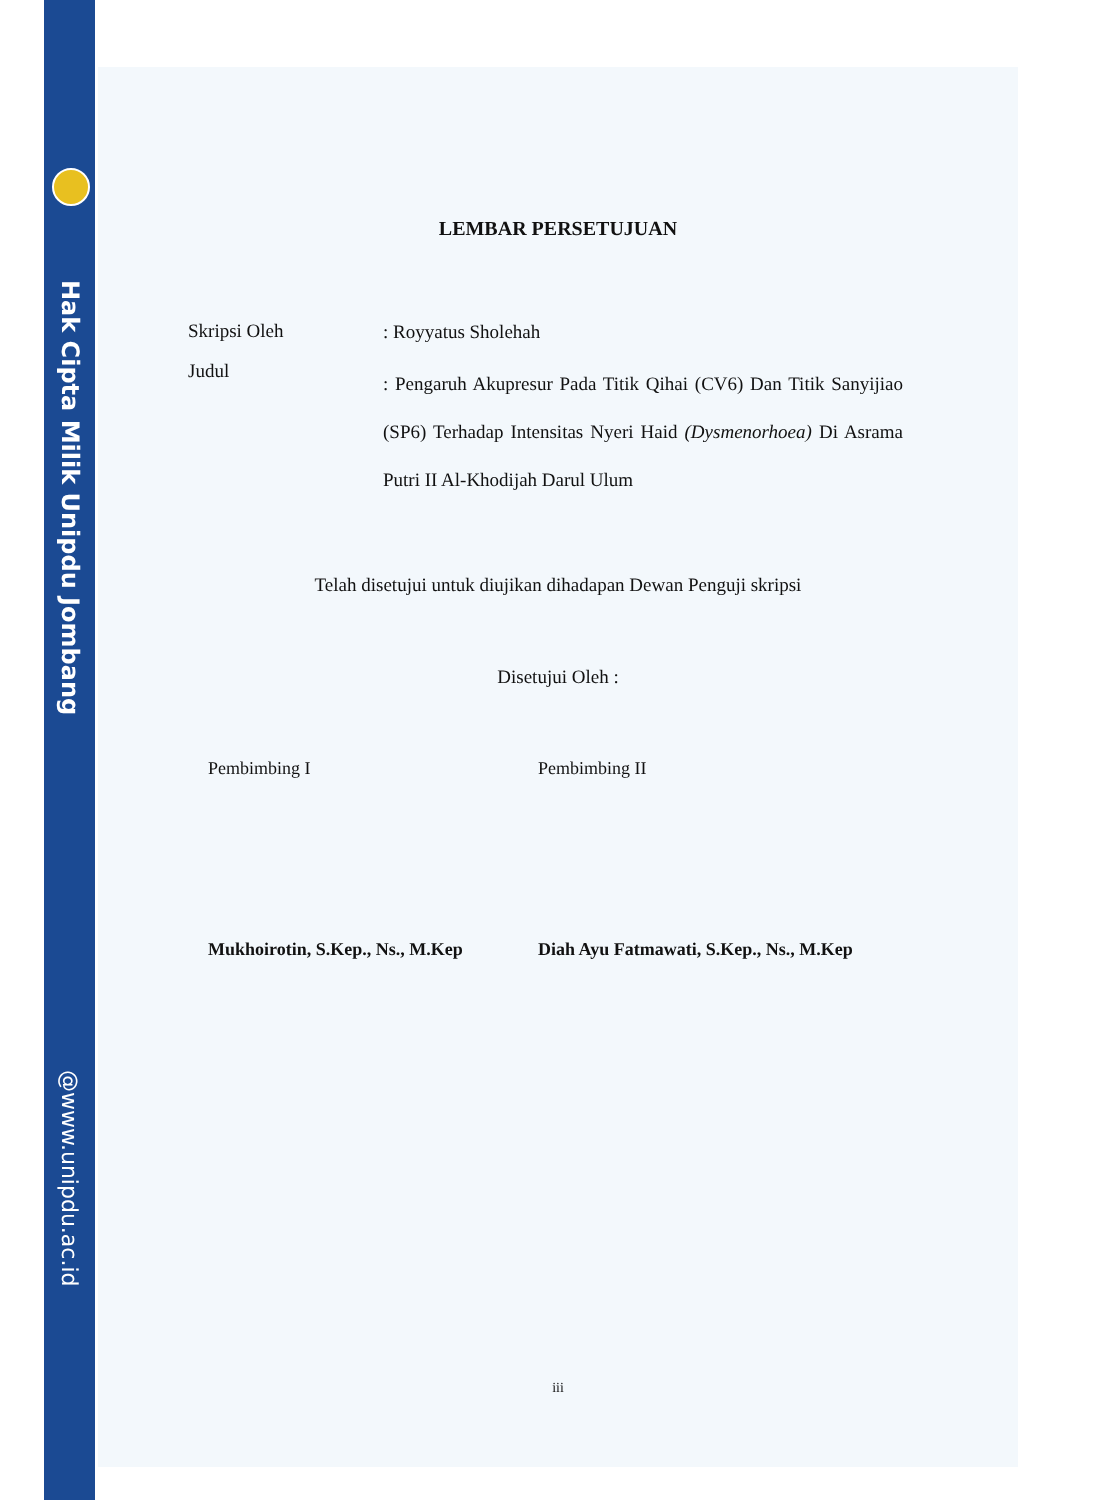Hak Cipta Milik Unipdu Jombang
@www.unipdu.ac.id
LEMBAR PERSETUJUAN
Skripsi Oleh
: Royyatus Sholehah
Judul
: Pengaruh Akupresur Pada Titik Qihai (CV6) Dan Titik Sanyijiao (SP6) Terhadap Intensitas Nyeri Haid (Dysmenorhoea) Di Asrama Putri II Al-Khodijah Darul Ulum
Telah disetujui untuk diujikan dihadapan Dewan Penguji skripsi
Disetujui Oleh :
Pembimbing I Pembimbing II
Mukhoirotin, S.Kep., Ns., M.Kep
Diah Ayu Fatmawati, S.Kep., Ns., M.Kep
iii